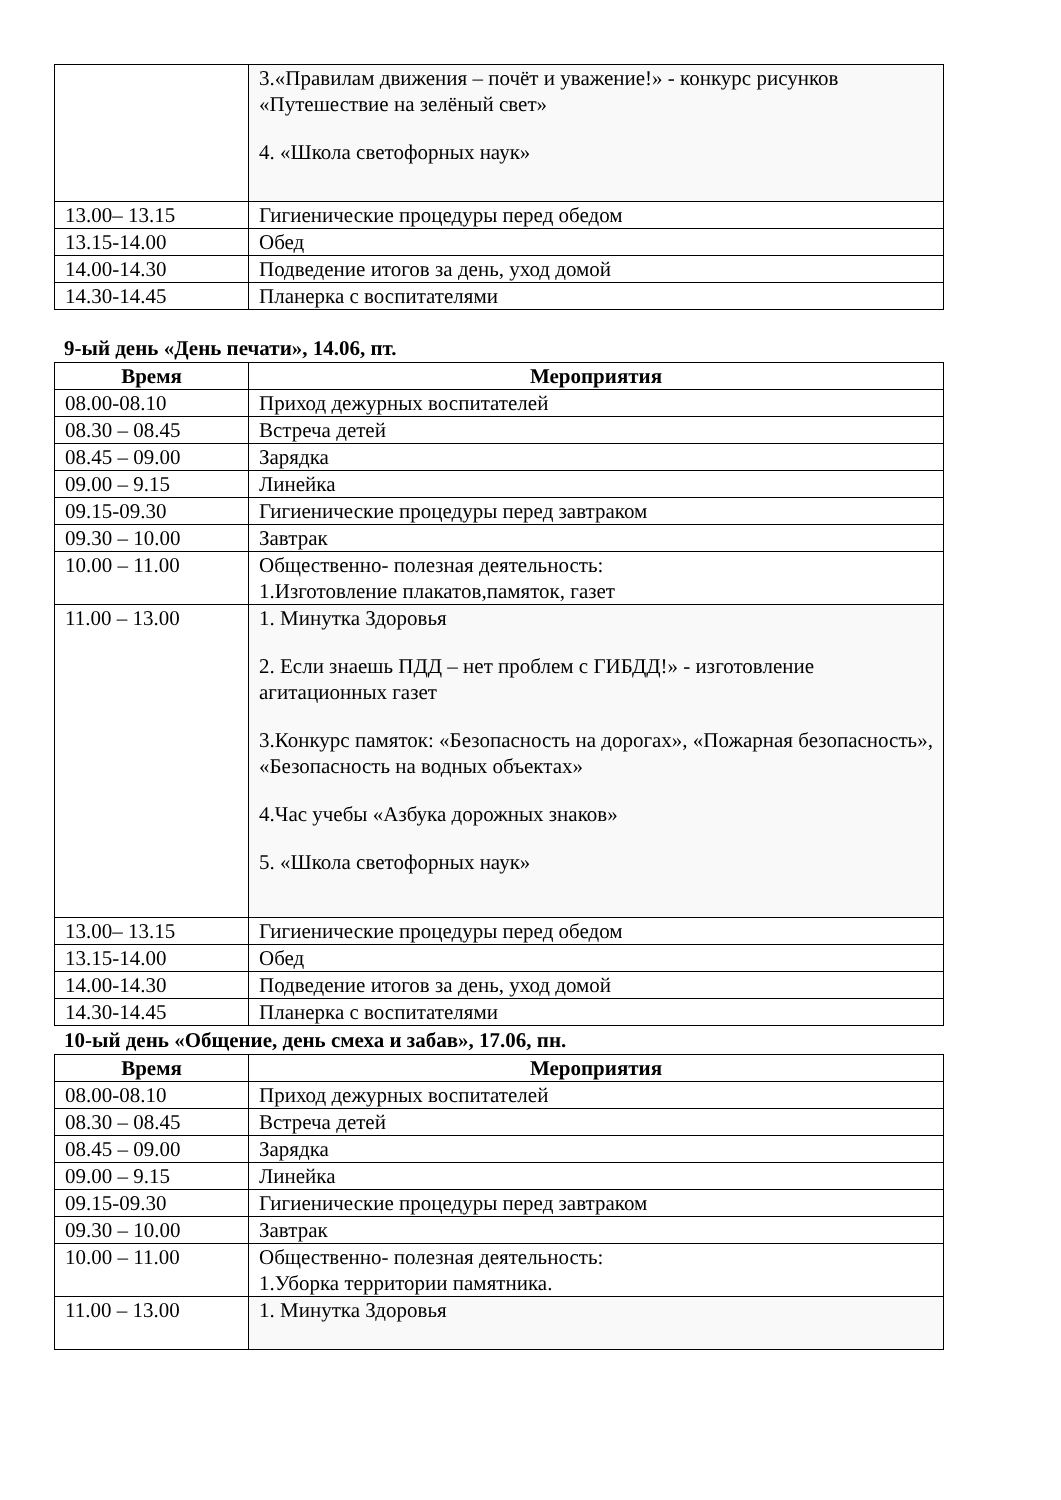| | 3.«Правилам движения – почёт и уважение!» - конкурс рисунков «Путешествие на зелёный свет» 4. «Школа светофорных наук» |
| 13.00– 13.15 | Гигиенические процедуры перед обедом |
| 13.15-14.00 | Обед |
| 14.00-14.30 | Подведение итогов за день, уход домой |
| 14.30-14.45 | Планерка с воспитателями |
9-ый день «День печати», 14.06, пт.
| Время | Мероприятия |
| --- | --- |
| 08.00-08.10 | Приход дежурных воспитателей |
| 08.30 – 08.45 | Встреча детей |
| 08.45 – 09.00 | Зарядка |
| 09.00 – 9.15 | Линейка |
| 09.15-09.30 | Гигиенические процедуры перед завтраком |
| 09.30 – 10.00 | Завтрак |
| 10.00 – 11.00 | Общественно- полезная деятельность: 1.Изготовление плакатов,памяток, газет |
| 11.00 – 13.00 | 1. Минутка Здоровья 2. Если знаешь ПДД – нет проблем с ГИБДД!» - изготовление агитационных газет 3.Конкурс памяток: «Безопасность на дорогах», «Пожарная безопасность», «Безопасность на водных объектах» 4.Час учебы «Азбука дорожных знаков» 5. «Школа светофорных наук» |
| 13.00– 13.15 | Гигиенические процедуры перед обедом |
| 13.15-14.00 | Обед |
| 14.00-14.30 | Подведение итогов за день, уход домой |
| 14.30-14.45 | Планерка с воспитателями |
10-ый день «Общение, день смеха и забав», 17.06, пн.
| Время | Мероприятия |
| --- | --- |
| 08.00-08.10 | Приход дежурных воспитателей |
| 08.30 – 08.45 | Встреча детей |
| 08.45 – 09.00 | Зарядка |
| 09.00 – 9.15 | Линейка |
| 09.15-09.30 | Гигиенические процедуры перед завтраком |
| 09.30 – 10.00 | Завтрак |
| 10.00 – 11.00 | Общественно- полезная деятельность: 1.Уборка территории памятника. |
| 11.00 – 13.00 | 1. Минутка Здоровья |